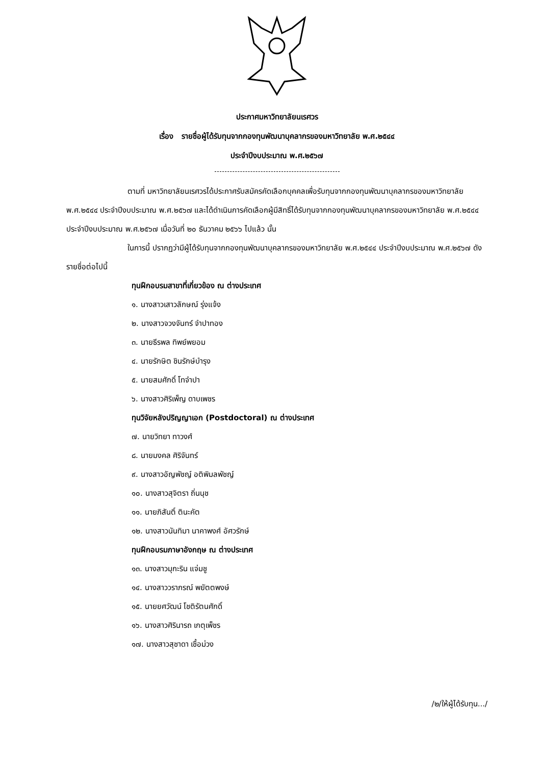ประกาศมหาวิทยาลัยนเรศวร
เรื่อง รายชื่อผู้ได้รับทุนจากกองทุนพัฒนาบุคลากรของมหาวิทยาลัย พ.ศ.๒๕๔๔
ประจำปีงบประมาณ พ.ศ.๒๕๖๗
ตามที่ มหาวิทยาลัยนเรศวรได้ประกาศรับสมัครคัดเลือกบุคคลเพื่อรับทุนจากกองทุนพัฒนาบุคลากรของมหาวิทยาลัย พ.ศ.๒๕๔๔ ประจำปีงบประมาณ พ.ศ.๒๕๖๗ และได้ดำเนินการคัดเลือกผู้มีสิทธิ์ได้รับทุนจากกองทุนพัฒนาบุคลากรของมหาวิทยาลัย พ.ศ.๒๕๔๔ ประจำปีงบประมาณ พ.ศ.๒๕๖๗ เมื่อวันที่ ๒๐ ธันวาคม ๒๕๖๖ ไปแล้ว นั้น
ในการนี้ ปรากฏว่ามีผู้ได้รับทุนจากกองทุนพัฒนาบุคลากรของมหาวิทยาลัย พ.ศ.๒๕๔๔ ประจำปีงบประมาณ พ.ศ.๒๕๖๗ ดังรายชื่อต่อไปนี้
ทุนฝึกอบรมสาขาที่เกี่ยวข้อง ณ ต่างประเทศ
๑. นางสาวเสาวลักษณ์ รุ่งแจ้ง
๒. นางสาวจวงจันทร์ จำปาทอง
๓. นายธีรพล ทิพย์พยอม
๔. นายรักษิต ชินรักษ์บำรุง
๕. นายสมศักดิ์ โทจำปา
๖. นางสาวศิริเพ็ญ ดาบเพชร
ทุนวิจัยหลังปริญญาเอก (Postdoctoral) ณ ต่างประเทศ
๗. นายวิทยา ทาวงศ์
๘. นายมงคล ศิริจันทร์
๙. นางสาวอัญพัชญ์ อติพิมลพัชญ์
๑๐. นางสาวสุจิตรา ถิ่นนุช
๑๑. นายภิสันติ์ ตินะคัต
๑๒. นางสาวนันทิมา นาคาพงศ์ อัศวรักษ์
ทุนฝึกอบรมภาษาอังกฤษ ณ ต่างประเทศ
๑๓. นางสาวมุกะริน แจ่มชู
๑๔. นางสาววราภรณ์ พยัตตพงษ์
๑๕. นายยศวัฒน์ โชติรัตนศักดิ์
๑๖. นางสาวศิรินารถ เกตุเพ็ชร
๑๗. นางสาวสุชาดา เชื้อม่วง
/๒/ให้ผู้ได้รับทุน.../